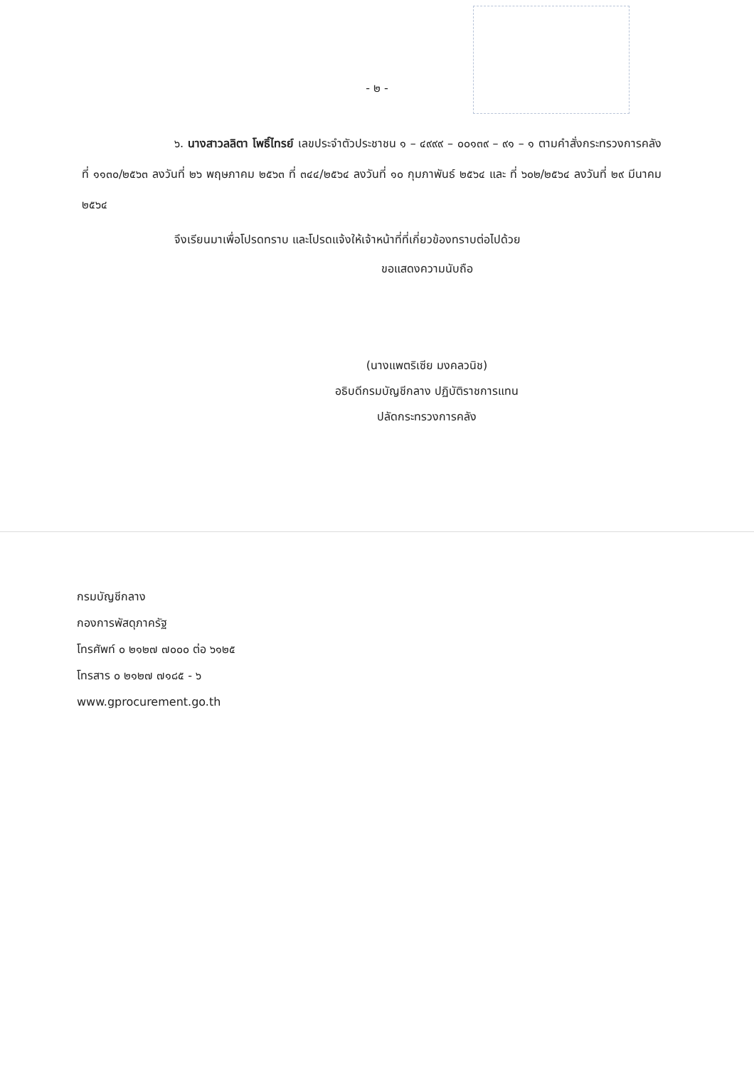- ๒ -
๖. นางสาวลลิตา โพธิ์ไทรย์ เลขประจำตัวประชาชน ๑ – ๔๙๙๙ – ๐๐๑๓๙ – ๙๑ – ๑ ตามคำสั่งกระทรวงการคลัง ที่ ๑๑๓๐/๒๕๖๓ ลงวันที่ ๒๖ พฤษภาคม ๒๕๖๓ ที่ ๓๔๔/๒๕๖๔ ลงวันที่ ๑๐ กุมภาพันธ์ ๒๕๖๔ และ ที่ ๖๐๒/๒๕๖๔ ลงวันที่ ๒๙ มีนาคม ๒๕๖๔
จึงเรียนมาเพื่อโปรดทราบ และโปรดแจ้งให้เจ้าหน้าที่ที่เกี่ยวข้องทราบต่อไปด้วย
ขอแสดงความนับถือ
(นางแพตริเซีย มงคลวนิช)
อธิบดีกรมบัญชีกลาง ปฏิบัติราชการแทน
ปลัดกระทรวงการคลัง
กรมบัญชีกลาง
กองการพัสดุภาครัฐ
โทรศัพท์ ๐ ๒๑๒๗ ๗๐๐๐ ต่อ ๖๑๒๕
โทรสาร ๐ ๒๑๒๗ ๗๑๘๕ - ๖
www.gprocurement.go.th